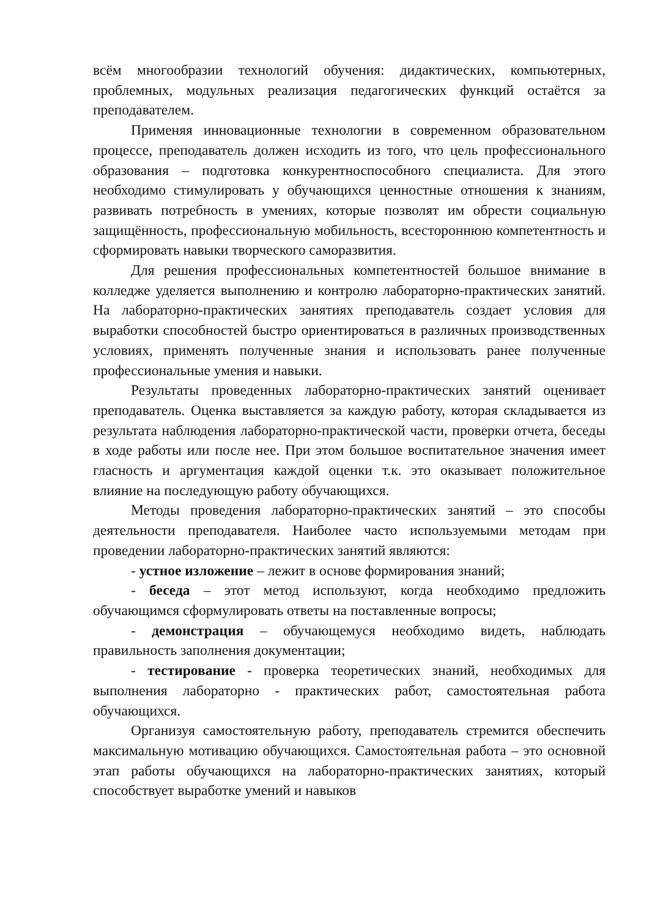всём многообразии технологий обучения: дидактических, компьютерных, проблемных, модульных реализация педагогических функций остаётся за преподавателем.
Применяя инновационные технологии в современном образовательном процессе, преподаватель должен исходить из того, что цель профессионального образования – подготовка конкурентноспособного специалиста. Для этого необходимо стимулировать у обучающихся ценностные отношения к знаниям, развивать потребность в умениях, которые позволят им обрести социальную защищённость, профессиональную мобильность, всестороннюю компетентность и сформировать навыки творческого саморазвития.
Для решения профессиональных компетентностей большое внимание в колледже уделяется выполнению и контролю лабораторно-практических занятий. На лабораторно-практических занятиях преподаватель создает условия для выработки способностей быстро ориентироваться в различных производственных условиях, применять полученные знания и использовать ранее полученные профессиональные умения и навыки.
Результаты проведенных лабораторно-практических занятий оценивает преподаватель. Оценка выставляется за каждую работу, которая складывается из результата наблюдения лабораторно-практической части, проверки отчета, беседы в ходе работы или после нее. При этом большое воспитательное значения имеет гласность и аргументация каждой оценки т.к. это оказывает положительное влияние на последующую работу обучающихся.
Методы проведения лабораторно-практических занятий – это способы деятельности преподавателя. Наиболее часто используемыми методам при проведении лабораторно-практических занятий являются:
- устное изложение – лежит в основе формирования знаний;
- беседа – этот метод используют, когда необходимо предложить обучающимся сформулировать ответы на поставленные вопросы;
- демонстрация – обучающемуся необходимо видеть, наблюдать правильность заполнения документации;
- тестирование - проверка теоретических знаний, необходимых для выполнения лабораторно - практических работ, самостоятельная работа обучающихся.
Организуя самостоятельную работу, преподаватель стремится обеспечить максимальную мотивацию обучающихся. Самостоятельная работа – это основной этап работы обучающихся на лабораторно-практических занятиях, который способствует выработке умений и навыков